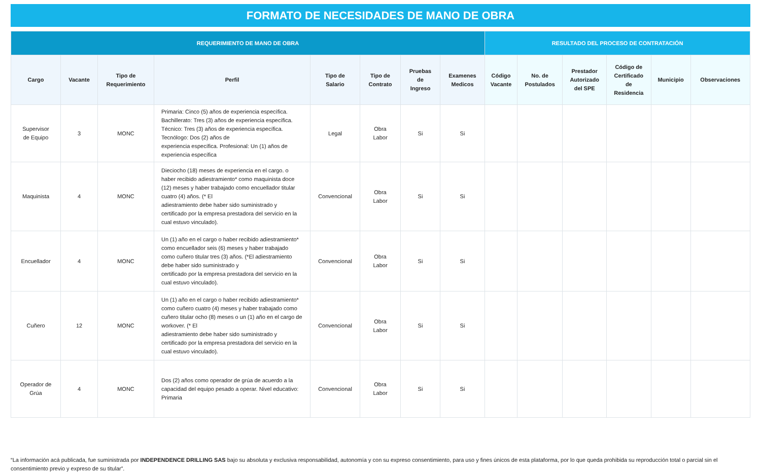FORMATO DE NECESIDADES DE MANO DE OBRA
| REQUERIMIENTO DE MANO DE OBRA | | | | | | | | RESULTADO DEL PROCESO DE CONTRATACIÓN | | | | | |
| --- | --- | --- | --- | --- | --- | --- | --- | --- | --- | --- | --- | --- | --- |
| Cargo | Vacante | Tipo de Requerimiento | Perfil | Tipo de Salario | Tipo de Contrato | Pruebas de Ingreso | Examenes Medicos | Código Vacante | No. de Postulados | Prestador Autorizado del SPE | Código de Certificado de Residencia | Municipio | Observaciones |
| Supervisor de Equipo | 3 | MONC | Primaria: Cinco (5) años de experiencia específica. Bachillerato: Tres (3) años de experiencia específica. Técnico: Tres (3) años de experiencia específica. Tecnólogo: Dos (2) años de experiencia específica. Profesional: Un (1) años de experiencia específica | Legal | Obra Labor | Si | Si | | | | | | |
| Maquinista | 4 | MONC | Dieciocho (18) meses de experiencia en el cargo. o haber recibido adiestramiento* como maquinista doce (12) meses y haber trabajado como encuellador titular cuatro (4) años. (* El adiestramiento debe haber sido suministrado y certificado por la empresa prestadora del servicio en la cual estuvo vinculado). | Convencional | Obra Labor | Si | Si | | | | | | |
| Encuellador | 4 | MONC | Un (1) año en el cargo o haber recibido adiestramiento* como encuellador seis (6) meses y haber trabajado como cuñero titular tres (3) años. (*El adiestramiento debe haber sido suministrado y certificado por la empresa prestadora del servicio en la cual estuvo vinculado). | Convencional | Obra Labor | Si | Si | | | | | | |
| Cuñero | 12 | MONC | Un (1) año en el cargo o haber recibido adiestramiento* como cuñero cuatro (4) meses y haber trabajado como cuñero titular ocho (8) meses o un (1) año en el cargo de workover. (* El adiestramiento debe haber sido suministrado y certificado por la empresa prestadora del servicio en la cual estuvo vinculado). | Convencional | Obra Labor | Si | Si | | | | | | |
| Operador de Grúa | 4 | MONC | Dos (2) años como operador de grúa de acuerdo a la capacidad del equipo pesado a operar. Nivel educativo: Primaria | Convencional | Obra Labor | Si | Si | | | | | | |
“La información acá publicada, fue suministrada por INDEPENDENCE DRILLING SAS bajo su absoluta y exclusiva responsabilidad, autonomía y con su expreso consentimiento, para uso y fines únicos de esta plataforma, por lo que queda prohibida su reproducción total o parcial sin el consentimiento previo y expreso de su titular”.